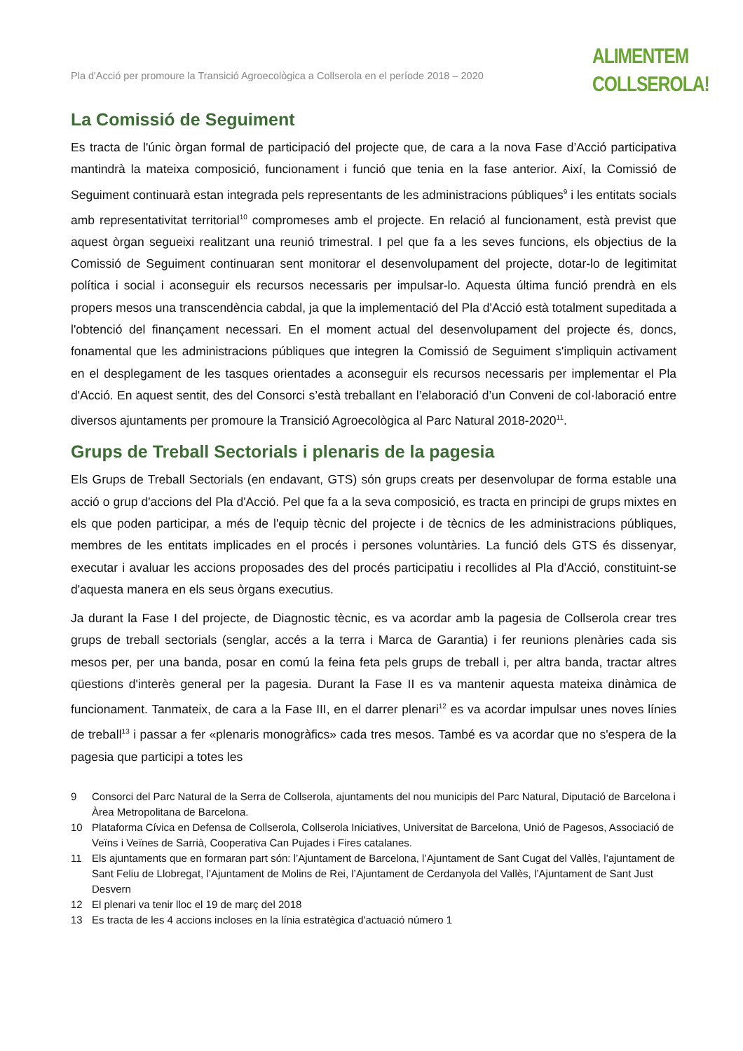Pla d'Acció per promoure la Transició Agroecològica a Collserola en el període 2018 – 2020
ALIMENTEM
COLLSEROLA!
La Comissió de Seguiment
Es tracta de l'únic òrgan formal de participació del projecte que, de cara a la nova Fase d’Acció participativa mantindrà la mateixa composició, funcionament i funció que tenia en la fase anterior. Així, la Comissió de Seguiment continuarà estan integrada pels representants de les administracions públiques<sup>9</sup> i les entitats socials amb representativitat territorial<sup>10</sup> compromeses amb el projecte. En relació al funcionament, està previst que aquest òrgan segueixi realitzant una reunió trimestral. I pel que fa a les seves funcions, els objectius de la Comissió de Seguiment continuaran sent monitorar el desenvolupament del projecte, dotar-lo de legitimitat política i social i aconseguir els recursos necessaris per impulsar-lo. Aquesta última funció prendrà en els propers mesos una transcendència cabdal, ja que la implementació del Pla d'Acció està totalment supeditada a l'obtenció del finançament necessari. En el moment actual del desenvolupament del projecte és, doncs, fonamental que les administracions públiques que integren la Comissió de Seguiment s'impliquin activament en el desplegament de les tasques orientades a aconseguir els recursos necessaris per implementar el Pla d'Acció. En aquest sentit, des del Consorci s’està treballant en l’elaboració d’un Conveni de col·laboració entre diversos ajuntaments per promoure la Transició Agroecològica al Parc Natural 2018-2020<sup>11</sup>.
Grups de Treball Sectorials i plenaris de la pagesia
Els Grups de Treball Sectorials (en endavant, GTS) són grups creats per desenvolupar de forma estable una acció o grup d'accions del Pla d'Acció. Pel que fa a la seva composició, es tracta en principi de grups mixtes en els que poden participar, a més de l'equip tècnic del projecte i de tècnics de les administracions públiques, membres de les entitats implicades en el procés i persones voluntàries. La funció dels GTS és dissenyar, executar i avaluar les accions proposades des del procés participatiu i recollides al Pla d'Acció, constituint-se d'aquesta manera en els seus òrgans executius.
Ja durant la Fase I del projecte, de Diagnostic tècnic, es va acordar amb la pagesia de Collserola crear tres grups de treball sectorials (senglar, accés a la terra i Marca de Garantia) i fer reunions plenàries cada sis mesos per, per una banda, posar en comú la feina feta pels grups de treball i, per altra banda, tractar altres qüestions d'interès general per la pagesia. Durant la Fase II es va mantenir aquesta mateixa dinàmica de funcionament. Tanmateix, de cara a la Fase III, en el darrer plenari<sup>12</sup> es va acordar impulsar unes noves línies de treball<sup>13</sup> i passar a fer «plenaris monogràfics» cada tres mesos. També es va acordar que no s'espera de la pagesia que participi a totes les
9 Consorci del Parc Natural de la Serra de Collserola, ajuntaments del nou municipis del Parc Natural, Diputació de Barcelona i Àrea Metropolitana de Barcelona.
10 Plataforma Cívica en Defensa de Collserola, Collserola Iniciatives, Universitat de Barcelona, Unió de Pagesos, Associació de Veïns i Veïnes de Sarrià, Cooperativa Can Pujades i Fires catalanes.
11 Els ajuntaments que en formaran part són: l’Ajuntament de Barcelona, l’Ajuntament de Sant Cugat del Vallès, l’ajuntament de Sant Feliu de Llobregat, l’Ajuntament de Molins de Rei, l’Ajuntament de Cerdanyola del Vallès, l’Ajuntament de Sant Just Desvern
12 El plenari va tenir lloc el 19 de març del 2018
13 Es tracta de les 4 accions incloses en la línia estratègica d'actuació número 1